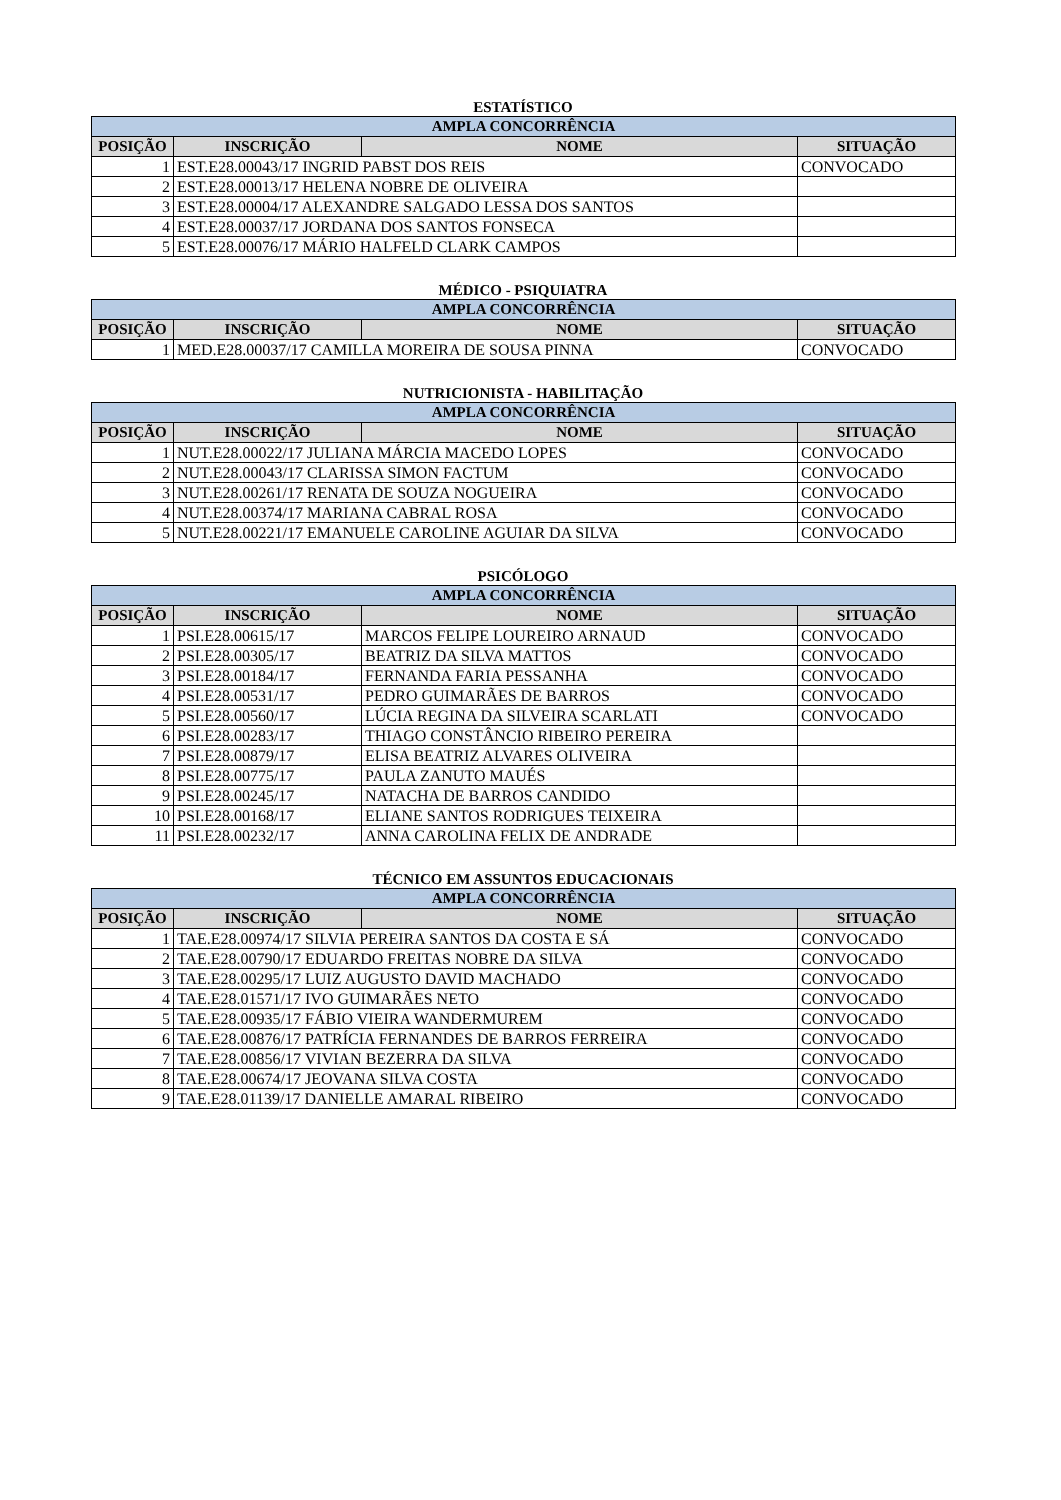ESTATÍSTICO
| AMPLA CONCORRÊNCIA | | | |
| POSIÇÃO | INSCRIÇÃO | NOME | SITUAÇÃO |
| 1 | EST.E28.00043/17 INGRID PABST DOS REIS | | CONVOCADO |
| 2 | EST.E28.00013/17 HELENA NOBRE DE OLIVEIRA | | |
| 3 | EST.E28.00004/17 ALEXANDRE SALGADO LESSA DOS SANTOS | | |
| 4 | EST.E28.00037/17 JORDANA DOS SANTOS FONSECA | | |
| 5 | EST.E28.00076/17 MÁRIO HALFELD CLARK CAMPOS | | |
MÉDICO - PSIQUIATRA
| AMPLA CONCORRÊNCIA | | | |
| POSIÇÃO | INSCRIÇÃO | NOME | SITUAÇÃO |
| 1 | MED.E28.00037/17 CAMILLA MOREIRA DE SOUSA PINNA | | CONVOCADO |
NUTRICIONISTA - HABILITAÇÃO
| AMPLA CONCORRÊNCIA | | | |
| POSIÇÃO | INSCRIÇÃO | NOME | SITUAÇÃO |
| 1 | NUT.E28.00022/17 JULIANA MÁRCIA MACEDO LOPES | | CONVOCADO |
| 2 | NUT.E28.00043/17 CLARISSA SIMON FACTUM | | CONVOCADO |
| 3 | NUT.E28.00261/17 RENATA DE SOUZA NOGUEIRA | | CONVOCADO |
| 4 | NUT.E28.00374/17 MARIANA CABRAL ROSA | | CONVOCADO |
| 5 | NUT.E28.00221/17 EMANUELE CAROLINE AGUIAR DA SILVA | | CONVOCADO |
PSICÓLOGO
| AMPLA CONCORRÊNCIA | | | |
| POSIÇÃO | INSCRIÇÃO | NOME | SITUAÇÃO |
| 1 | PSI.E28.00615/17 | MARCOS FELIPE LOUREIRO ARNAUD | CONVOCADO |
| 2 | PSI.E28.00305/17 | BEATRIZ DA SILVA MATTOS | CONVOCADO |
| 3 | PSI.E28.00184/17 | FERNANDA FARIA PESSANHA | CONVOCADO |
| 4 | PSI.E28.00531/17 | PEDRO GUIMARÃES DE BARROS | CONVOCADO |
| 5 | PSI.E28.00560/17 | LÚCIA REGINA DA SILVEIRA SCARLATI | CONVOCADO |
| 6 | PSI.E28.00283/17 | THIAGO CONSTÂNCIO RIBEIRO PEREIRA | |
| 7 | PSI.E28.00879/17 | ELISA BEATRIZ ALVARES OLIVEIRA | |
| 8 | PSI.E28.00775/17 | PAULA ZANUTO MAUÉS | |
| 9 | PSI.E28.00245/17 | NATACHA DE BARROS CANDIDO | |
| 10 | PSI.E28.00168/17 | ELIANE SANTOS RODRIGUES TEIXEIRA | |
| 11 | PSI.E28.00232/17 | ANNA CAROLINA FELIX DE ANDRADE | |
TÉCNICO EM ASSUNTOS EDUCACIONAIS
| AMPLA CONCORRÊNCIA | | | |
| POSIÇÃO | INSCRIÇÃO | NOME | SITUAÇÃO |
| 1 | TAE.E28.00974/17 SILVIA PEREIRA SANTOS DA COSTA E SÁ | | CONVOCADO |
| 2 | TAE.E28.00790/17 EDUARDO FREITAS NOBRE DA SILVA | | CONVOCADO |
| 3 | TAE.E28.00295/17 LUIZ AUGUSTO DAVID MACHADO | | CONVOCADO |
| 4 | TAE.E28.01571/17 IVO GUIMARÃES NETO | | CONVOCADO |
| 5 | TAE.E28.00935/17 FÁBIO VIEIRA WANDERMUREM | | CONVOCADO |
| 6 | TAE.E28.00876/17 PATRÍCIA FERNANDES DE BARROS FERREIRA | | CONVOCADO |
| 7 | TAE.E28.00856/17 VIVIAN BEZERRA DA SILVA | | CONVOCADO |
| 8 | TAE.E28.00674/17 JEOVANA SILVA COSTA | | CONVOCADO |
| 9 | TAE.E28.01139/17 DANIELLE AMARAL RIBEIRO | | CONVOCADO |